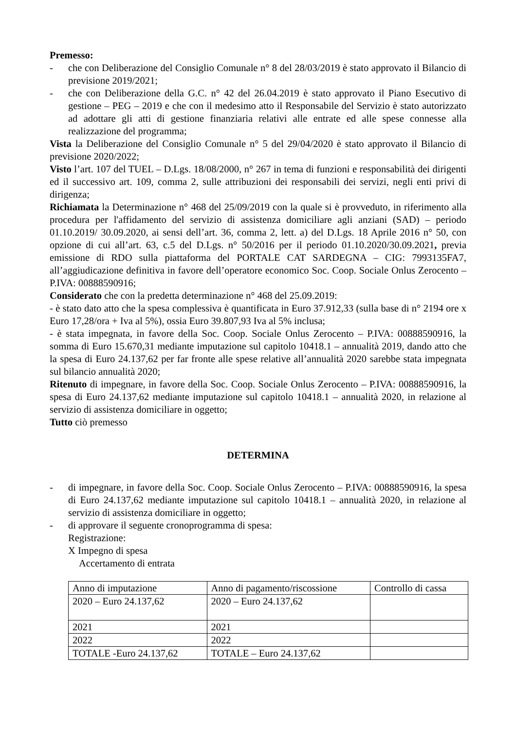Premesso:
- che con Deliberazione del Consiglio Comunale n° 8 del 28/03/2019 è stato approvato il Bilancio di previsione 2019/2021;
- che con Deliberazione della G.C. n° 42 del 26.04.2019 è stato approvato il Piano Esecutivo di gestione – PEG – 2019 e che con il medesimo atto il Responsabile del Servizio è stato autorizzato ad adottare gli atti di gestione finanziaria relativi alle entrate ed alle spese connesse alla realizzazione del programma;
Vista la Deliberazione del Consiglio Comunale n° 5 del 29/04/2020 è stato approvato il Bilancio di previsione 2020/2022;
Visto l’art. 107 del TUEL – D.Lgs. 18/08/2000, n° 267 in tema di funzioni e responsabilità dei dirigenti ed il successivo art. 109, comma 2, sulle attribuzioni dei responsabili dei servizi, negli enti privi di dirigenza;
Richiamata la Determinazione n° 468 del 25/09/2019 con la quale si è provveduto, in riferimento alla procedura per l'affidamento del servizio di assistenza domiciliare agli anziani (SAD) – periodo 01.10.2019/ 30.09.2020, ai sensi dell’art. 36, comma 2, lett. a) del D.Lgs. 18 Aprile 2016 n° 50, con opzione di cui all’art. 63, c.5 del D.Lgs. n° 50/2016 per il periodo 01.10.2020/30.09.2021, previa emissione di RDO sulla piattaforma del PORTALE CAT SARDEGNA – CIG: 7993135FA7, all’aggiudicazione definitiva in favore dell’operatore economico Soc. Coop. Sociale Onlus Zerocento – P.IVA: 00888590916;
Considerato che con la predetta determinazione n° 468 del 25.09.2019:
- è stato dato atto che la spesa complessiva è quantificata in Euro 37.912,33 (sulla base di n° 2194 ore x Euro 17,28/ora + Iva al 5%), ossia Euro 39.807,93 Iva al 5% inclusa;
- è stata impegnata, in favore della Soc. Coop. Sociale Onlus Zerocento – P.IVA: 00888590916, la somma di Euro 15.670,31 mediante imputazione sul capitolo 10418.1 – annualità 2019, dando atto che la spesa di Euro 24.137,62 per far fronte alle spese relative all’annualità 2020 sarebbe stata impegnata sul bilancio annualità 2020;
Ritenuto di impegnare, in favore della Soc. Coop. Sociale Onlus Zerocento – P.IVA: 00888590916, la spesa di Euro 24.137,62 mediante imputazione sul capitolo 10418.1 – annualità 2020, in relazione al servizio di assistenza domiciliare in oggetto;
Tutto ciò premesso
DETERMINA
- di impegnare, in favore della Soc. Coop. Sociale Onlus Zerocento – P.IVA: 00888590916, la spesa di Euro 24.137,62 mediante imputazione sul capitolo 10418.1 – annualità 2020, in relazione al servizio di assistenza domiciliare in oggetto;
- di approvare il seguente cronoprogramma di spesa:
Registrazione:
X Impegno di spesa
Accertamento di entrata
| Anno di imputazione | Anno di pagamento/riscossione | Controllo di cassa |
| 2020 – Euro 24.137,62 | 2020 – Euro 24.137,62 | |
| 2021 | 2021 | |
| 2022 | 2022 | |
| TOTALE -Euro 24.137,62 | TOTALE – Euro 24.137,62 | |